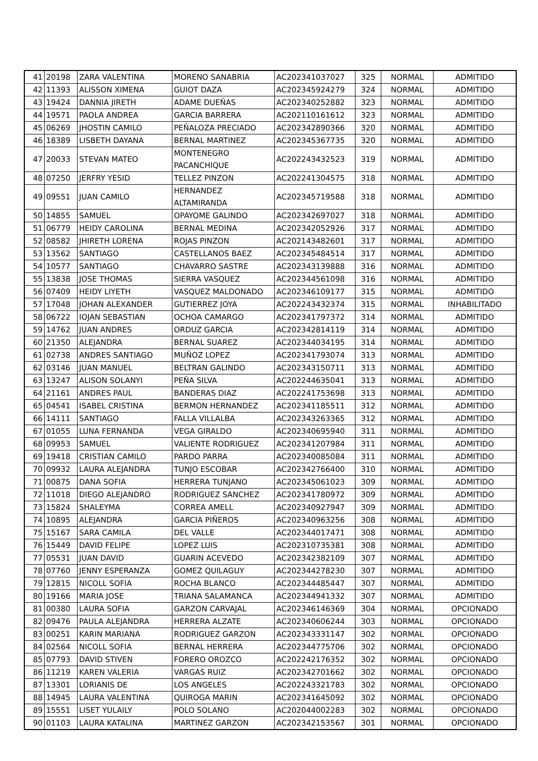| 41 | 20198 | ZARA VALENTINA | MORENO SANABRIA | AC202341037027 | 325 | NORMAL | ADMITIDO |
| 42 | 11393 | ALISSON XIMENA | GUIOT DAZA | AC202345924279 | 324 | NORMAL | ADMITIDO |
| 43 | 19424 | DANNIA JIRETH | ADAME DUEÑAS | AC202340252882 | 323 | NORMAL | ADMITIDO |
| 44 | 19571 | PAOLA ANDREA | GARCIA BARRERA | AC202110161612 | 323 | NORMAL | ADMITIDO |
| 45 | 06269 | JHOSTIN CAMILO | PEÑALOZA PRECIADO | AC202342890366 | 320 | NORMAL | ADMITIDO |
| 46 | 18389 | LISBETH DAYANA | BERNAL MARTINEZ | AC202345367735 | 320 | NORMAL | ADMITIDO |
| 47 | 20033 | STEVAN MATEO | MONTENEGRO PACANCHIQUE | AC202243432523 | 319 | NORMAL | ADMITIDO |
| 48 | 07250 | JERFRY YESID | TELLEZ PINZON | AC202241304575 | 318 | NORMAL | ADMITIDO |
| 49 | 09551 | JUAN CAMILO | HERNANDEZ ALTAMIRANDA | AC202345719588 | 318 | NORMAL | ADMITIDO |
| 50 | 14855 | SAMUEL | OPAYOME GALINDO | AC202342697027 | 318 | NORMAL | ADMITIDO |
| 51 | 06779 | HEIDY CAROLINA | BERNAL MEDINA | AC202342052926 | 317 | NORMAL | ADMITIDO |
| 52 | 08582 | JHIRETH LORENA | ROJAS PINZON | AC202143482601 | 317 | NORMAL | ADMITIDO |
| 53 | 13562 | SANTIAGO | CASTELLANOS BAEZ | AC202345484514 | 317 | NORMAL | ADMITIDO |
| 54 | 10577 | SANTIAGO | CHAVARRO SASTRE | AC202343139888 | 316 | NORMAL | ADMITIDO |
| 55 | 13838 | JOSE THOMAS | SIERRA VASQUEZ | AC202344561098 | 316 | NORMAL | ADMITIDO |
| 56 | 07409 | HEIDY LIYETH | VASQUEZ MALDONADO | AC202346109177 | 315 | NORMAL | ADMITIDO |
| 57 | 17048 | JOHAN ALEXANDER | GUTIERREZ JOYA | AC202243432374 | 315 | NORMAL | INHABILITADO |
| 58 | 06722 | IOJAN SEBASTIAN | OCHOA CAMARGO | AC202341797372 | 314 | NORMAL | ADMITIDO |
| 59 | 14762 | JUAN ANDRES | ORDUZ GARCIA | AC202342814119 | 314 | NORMAL | ADMITIDO |
| 60 | 21350 | ALEJANDRA | BERNAL SUAREZ | AC202344034195 | 314 | NORMAL | ADMITIDO |
| 61 | 02738 | ANDRES SANTIAGO | MUÑOZ LOPEZ | AC202341793074 | 313 | NORMAL | ADMITIDO |
| 62 | 03146 | JUAN MANUEL | BELTRAN GALINDO | AC202343150711 | 313 | NORMAL | ADMITIDO |
| 63 | 13247 | ALISON SOLANYI | PEÑA SILVA | AC202244635041 | 313 | NORMAL | ADMITIDO |
| 64 | 21161 | ANDRES PAUL | BANDERAS DIAZ | AC202241753698 | 313 | NORMAL | ADMITIDO |
| 65 | 04541 | ISABEL CRISTINA | BERMON HERNANDEZ | AC202341185511 | 312 | NORMAL | ADMITIDO |
| 66 | 14111 | SANTIAGO | FALLA VILLALBA | AC202343263365 | 312 | NORMAL | ADMITIDO |
| 67 | 01055 | LUNA FERNANDA | VEGA GIRALDO | AC202340695940 | 311 | NORMAL | ADMITIDO |
| 68 | 09953 | SAMUEL | VALIENTE RODRIGUEZ | AC202341207984 | 311 | NORMAL | ADMITIDO |
| 69 | 19418 | CRISTIAN CAMILO | PARDO PARRA | AC202340085084 | 311 | NORMAL | ADMITIDO |
| 70 | 09932 | LAURA ALEJANDRA | TUNJO ESCOBAR | AC202342766400 | 310 | NORMAL | ADMITIDO |
| 71 | 00875 | DANA SOFIA | HERRERA TUNJANO | AC202345061023 | 309 | NORMAL | ADMITIDO |
| 72 | 11018 | DIEGO ALEJANDRO | RODRIGUEZ SANCHEZ | AC202341780972 | 309 | NORMAL | ADMITIDO |
| 73 | 15824 | SHALEYMA | CORREA AMELL | AC202340927947 | 309 | NORMAL | ADMITIDO |
| 74 | 10895 | ALEJANDRA | GARCIA PIÑEROS | AC202340963256 | 308 | NORMAL | ADMITIDO |
| 75 | 15167 | SARA CAMILA | DEL VALLE | AC202344017471 | 308 | NORMAL | ADMITIDO |
| 76 | 15449 | DAVID FELIPE | LOPEZ LUIS | AC202310735381 | 308 | NORMAL | ADMITIDO |
| 77 | 05531 | JUAN DAVID | GUARIN ACEVEDO | AC202342382109 | 307 | NORMAL | ADMITIDO |
| 78 | 07760 | JENNY ESPERANZA | GOMEZ QUILAGUY | AC202344278230 | 307 | NORMAL | ADMITIDO |
| 79 | 12815 | NICOLL SOFIA | ROCHA BLANCO | AC202344485447 | 307 | NORMAL | ADMITIDO |
| 80 | 19166 | MARIA JOSE | TRIANA SALAMANCA | AC202344941332 | 307 | NORMAL | ADMITIDO |
| 81 | 00380 | LAURA SOFIA | GARZON CARVAJAL | AC202346146369 | 304 | NORMAL | OPCIONADO |
| 82 | 09476 | PAULA ALEJANDRA | HERRERA ALZATE | AC202340606244 | 303 | NORMAL | OPCIONADO |
| 83 | 00251 | KARIN MARIANA | RODRIGUEZ GARZON | AC202343331147 | 302 | NORMAL | OPCIONADO |
| 84 | 02564 | NICOLL SOFIA | BERNAL HERRERA | AC202344775706 | 302 | NORMAL | OPCIONADO |
| 85 | 07793 | DAVID STIVEN | FORERO OROZCO | AC202242176352 | 302 | NORMAL | OPCIONADO |
| 86 | 11219 | KAREN VALERIA | VARGAS RUIZ | AC202342701662 | 302 | NORMAL | OPCIONADO |
| 87 | 13301 | LORIANIS DE | LOS ANGELES | AC202243321783 | 302 | NORMAL | OPCIONADO |
| 88 | 14945 | LAURA VALENTINA | QUIROGA MARIN | AC202341645092 | 302 | NORMAL | OPCIONADO |
| 89 | 15551 | LISET YULAILY | POLO SOLANO | AC202044002283 | 302 | NORMAL | OPCIONADO |
| 90 | 01103 | LAURA KATALINA | MARTINEZ GARZON | AC202342153567 | 301 | NORMAL | OPCIONADO |